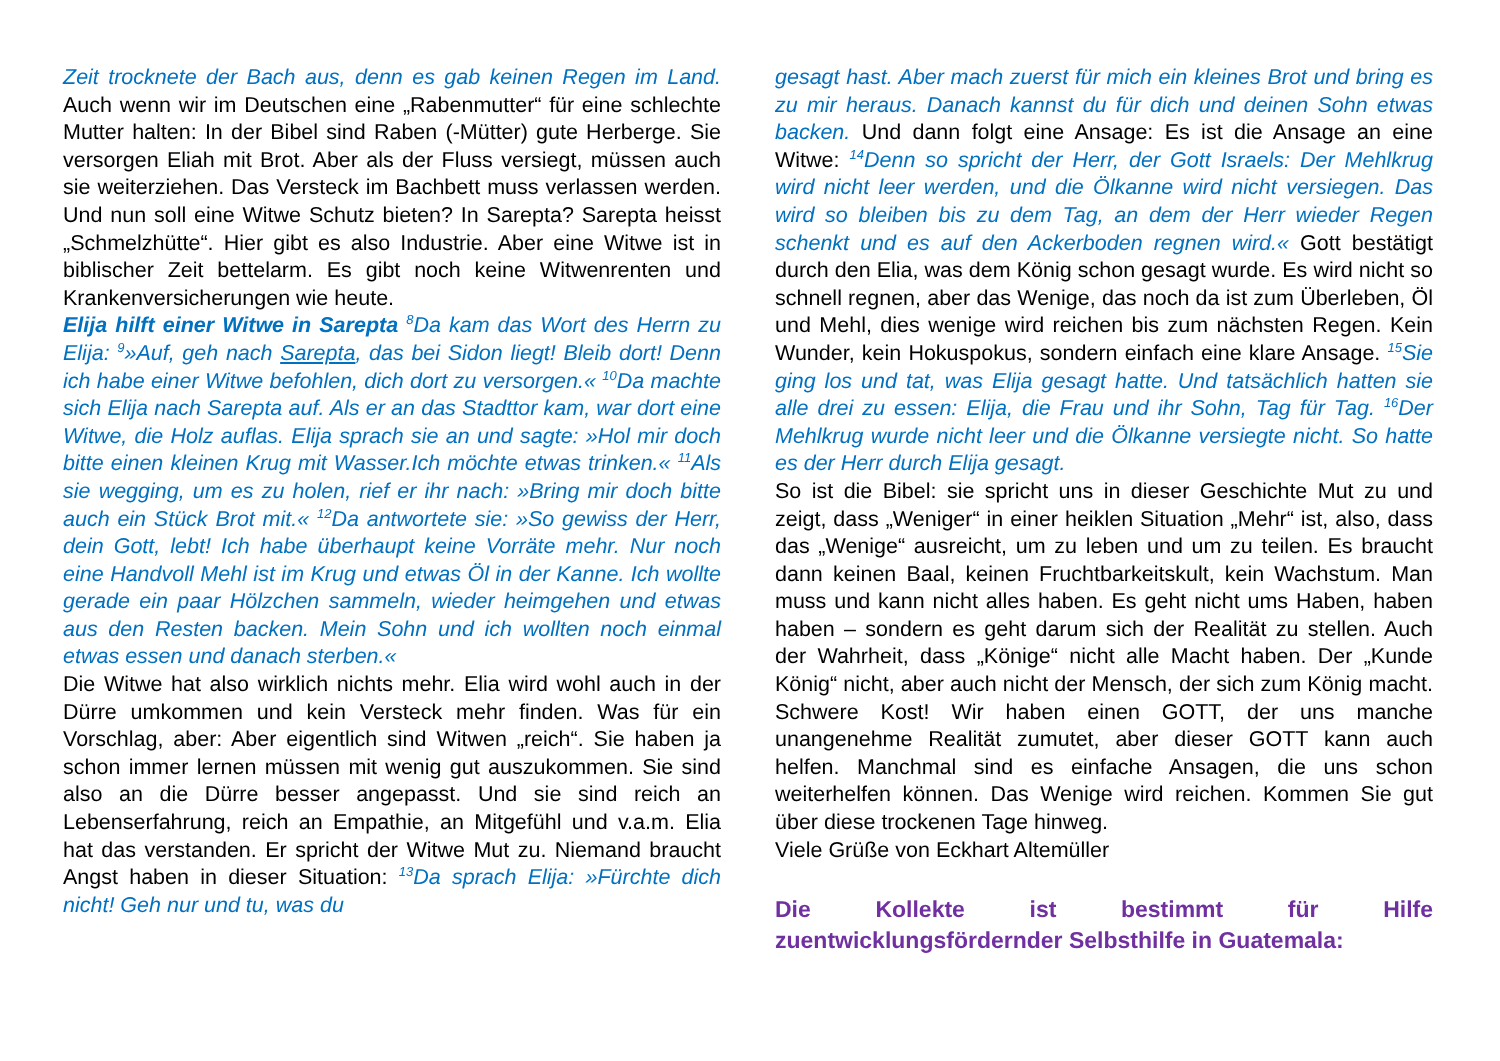Zeit trocknete der Bach aus, denn es gab keinen Regen im Land. Auch wenn wir im Deutschen eine „Rabenmutter“ für eine schlechte Mutter halten: In der Bibel sind Raben (-Mütter) gute Herberge. Sie versorgen Eliah mit Brot. Aber als der Fluss versiegt, müssen auch sie weiterziehen. Das Versteck im Bachbett muss verlassen werden. Und nun soll eine Witwe Schutz bieten? In Sarepta? Sarepta heisst „Schmelzhütte“. Hier gibt es also Industrie. Aber eine Witwe ist in biblischer Zeit bettelarm. Es gibt noch keine Witwenrenten und Krankenversicherungen wie heute.
Elija hilft einer Witwe in Sarepta <sup>8</sup>Da kam das Wort des Herrn zu Elija: <sup>9</sup>»Auf, geh nach Sarepta, das bei Sidon liegt! Bleib dort! Denn ich habe einer Witwe befohlen, dich dort zu versorgen.« <sup>10</sup>Da machte sich Elija nach Sarepta auf. Als er an das Stadttor kam, war dort eine Witwe, die Holz auflas. Elija sprach sie an und sagte: »Hol mir doch bitte einen kleinen Krug mit Wasser.Ich möchte etwas trinken.« <sup>11</sup>Als sie wegging, um es zu holen, rief er ihr nach: »Bring mir doch bitte auch ein Stück Brot mit.« <sup>12</sup>Da antwortete sie: »So gewiss der Herr, dein Gott, lebt! Ich habe überhaupt keine Vorräte mehr. Nur noch eine Handvoll Mehl ist im Krug und etwas Öl in der Kanne. Ich wollte gerade ein paar Hölzchen sammeln, wieder heimgehen und etwas aus den Resten backen. Mein Sohn und ich wollten noch einmal etwas essen und danach sterben.«
Die Witwe hat also wirklich nichts mehr. Elia wird wohl auch in der Dürre umkommen und kein Versteck mehr finden. Was für ein Vorschlag, aber: Aber eigentlich sind Witwen „reich“. Sie haben ja schon immer lernen müssen mit wenig gut auszukommen. Sie sind also an die Dürre besser angepasst. Und sie sind reich an Lebenserfahrung, reich an Empathie, an Mitgefühl und v.a.m. Elia hat das verstanden. Er spricht der Witwe Mut zu. Niemand braucht Angst haben in dieser Situation: <sup>13</sup>Da sprach Elija: »Fürchte dich nicht! Geh nur und tu, was du
gesagt hast. Aber mach zuerst für mich ein kleines Brot und bring es zu mir heraus. Danach kannst du für dich und deinen Sohn etwas backen. Und dann folgt eine Ansage: Es ist die Ansage an eine Witwe: <sup>14</sup>Denn so spricht der Herr, der Gott Israels: Der Mehlkrug wird nicht leer werden, und die Ölkanne wird nicht versiegen. Das wird so bleiben bis zu dem Tag, an dem der Herr wieder Regen schenkt und es auf den Ackerboden regnen wird.« Gott bestätigt durch den Elia, was dem König schon gesagt wurde. Es wird nicht so schnell regnen, aber das Wenige, das noch da ist zum Überleben, Öl und Mehl, dies wenige wird reichen bis zum nächsten Regen. Kein Wunder, kein Hokuspokus, sondern einfach eine klare Ansage. <sup>15</sup>Sie ging los und tat, was Elija gesagt hatte. Und tatsächlich hatten sie alle drei zu essen: Elija, die Frau und ihr Sohn, Tag für Tag. <sup>16</sup>Der Mehlkrug wurde nicht leer und die Ölkanne versiegte nicht. So hatte es der Herr durch Elija gesagt.
So ist die Bibel: sie spricht uns in dieser Geschichte Mut zu und zeigt, dass „Weniger“ in einer heiklen Situation „Mehr“ ist, also, dass das „Wenige“ ausreicht, um zu leben und um zu teilen. Es braucht dann keinen Baal, keinen Fruchtbarkeitskult, kein Wachstum. Man muss und kann nicht alles haben. Es geht nicht ums Haben, haben haben – sondern es geht darum sich der Realität zu stellen. Auch der Wahrheit, dass „Könige“ nicht alle Macht haben. Der „Kunde König“ nicht, aber auch nicht der Mensch, der sich zum König macht. Schwere Kost! Wir haben einen GOTT, der uns manche unangenehme Realität zumutet, aber dieser GOTT kann auch helfen. Manchmal sind es einfache Ansagen, die uns schon weiterhelfen können. Das Wenige wird reichen. Kommen Sie gut über diese trockenen Tage hinweg.
Viele Grüße von Eckhart Altemüller
Die Kollekte ist bestimmt für Hilfe zuentwicklungsfördernder Selbsthilfe in Guatemala: